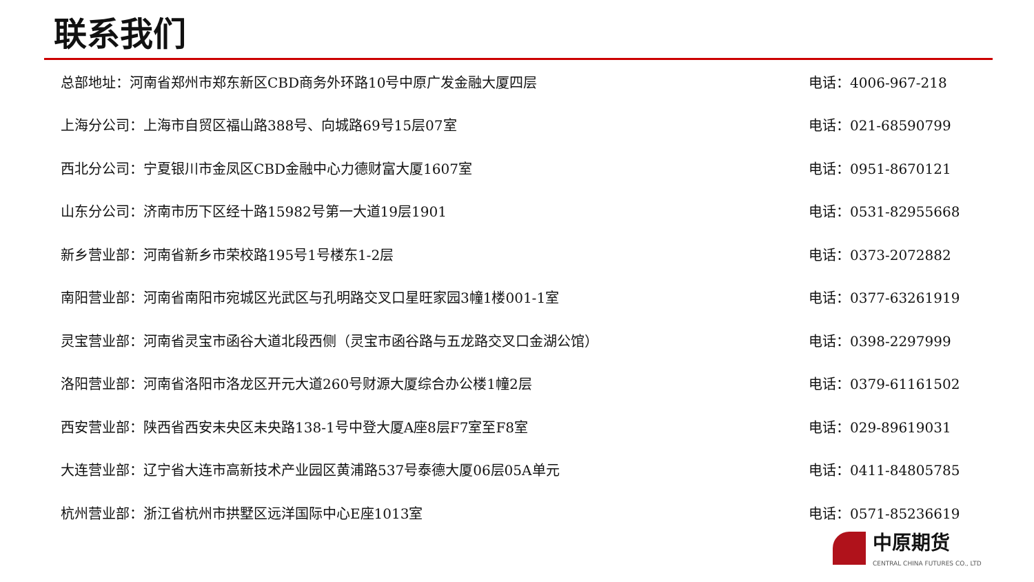联系我们
总部地址：河南省郑州市郑东新区CBD商务外环路10号中原广发金融大厦四层 电话：4006-967-218
上海分公司：上海市自贸区福山路388号、向城路69号15层07室 电话：021-68590799
西北分公司：宁夏银川市金凤区CBD金融中心力德财富大厦1607室 电话：0951-8670121
山东分公司：济南市历下区经十路15982号第一大道19层1901 电话：0531-82955668
新乡营业部：河南省新乡市荣校路195号1号楼东1-2层 电话：0373-2072882
南阳营业部：河南省南阳市宛城区光武区与孔明路交叉口星旺家园3幢1楼001-1室 电话：0377-63261919
灵宝营业部：河南省灵宝市函谷大道北段西侧（灵宝市函谷路与五龙路交叉口金湖公馆） 电话：0398-2297999
洛阳营业部：河南省洛阳市洛龙区开元大道260号财源大厦综合办公楼1幢2层 电话：0379-61161502
西安营业部：陕西省西安未央区未央路138-1号中登大厦A座8层F7室至F8室 电话：029-89619031
大连营业部：辽宁省大连市高新技术产业园区黄浦路537号泰德大厦06层05A单元 电话：0411-84805785
杭州营业部：浙江省杭州市拱墅区远洋国际中心E座1013室 电话：0571-85236619
中原期货
CENTRAL CHINA FUTURES CO., LTD